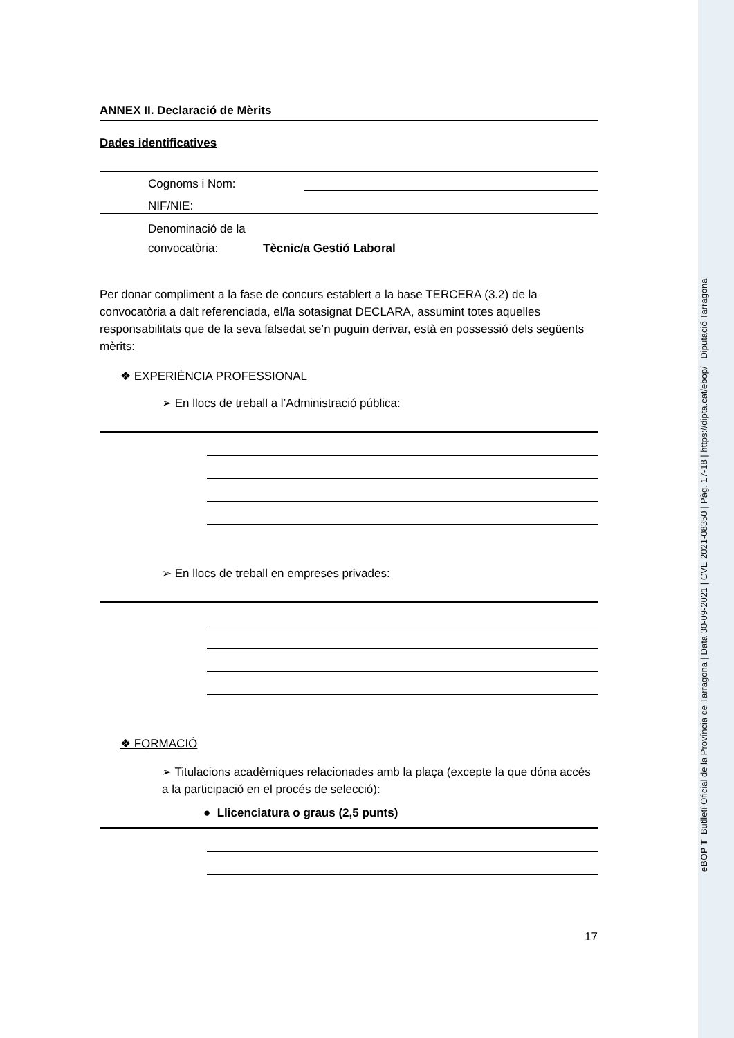ANNEX II. Declaració de Mèrits
Dades identificatives
Cognoms i Nom:
NIF/NIE:
Denominació de la convocatòria:
Tècnic/a Gestió Laboral
Per donar compliment a la fase de concurs establert a la base TERCERA (3.2) de la convocatòria a dalt referenciada, el/la sotasignat DECLARA, assumint totes aquelles responsabilitats que de la seva falsedat se’n puguin derivar, està en possessió dels següents mèrits:
❖ EXPERIÈNCIA PROFESSIONAL
➢ En llocs de treball a l’Administració pública:
➢ En llocs de treball en empreses privades:
❖ FORMACIÓ
➢ Titulacions acadèmiques relacionades amb la plaça (excepte la que dóna accés a la participació en el procés de selecció):
● Llicenciatura o graus (2,5 punts)
17
eBOP T Butlletí Oficial de la Província de Tarragona | Data 30-09-2021 | CVE 2021-08350 | Pàg. 17-18 | https://dipta.cat/ebop/ Diputació Tarragona